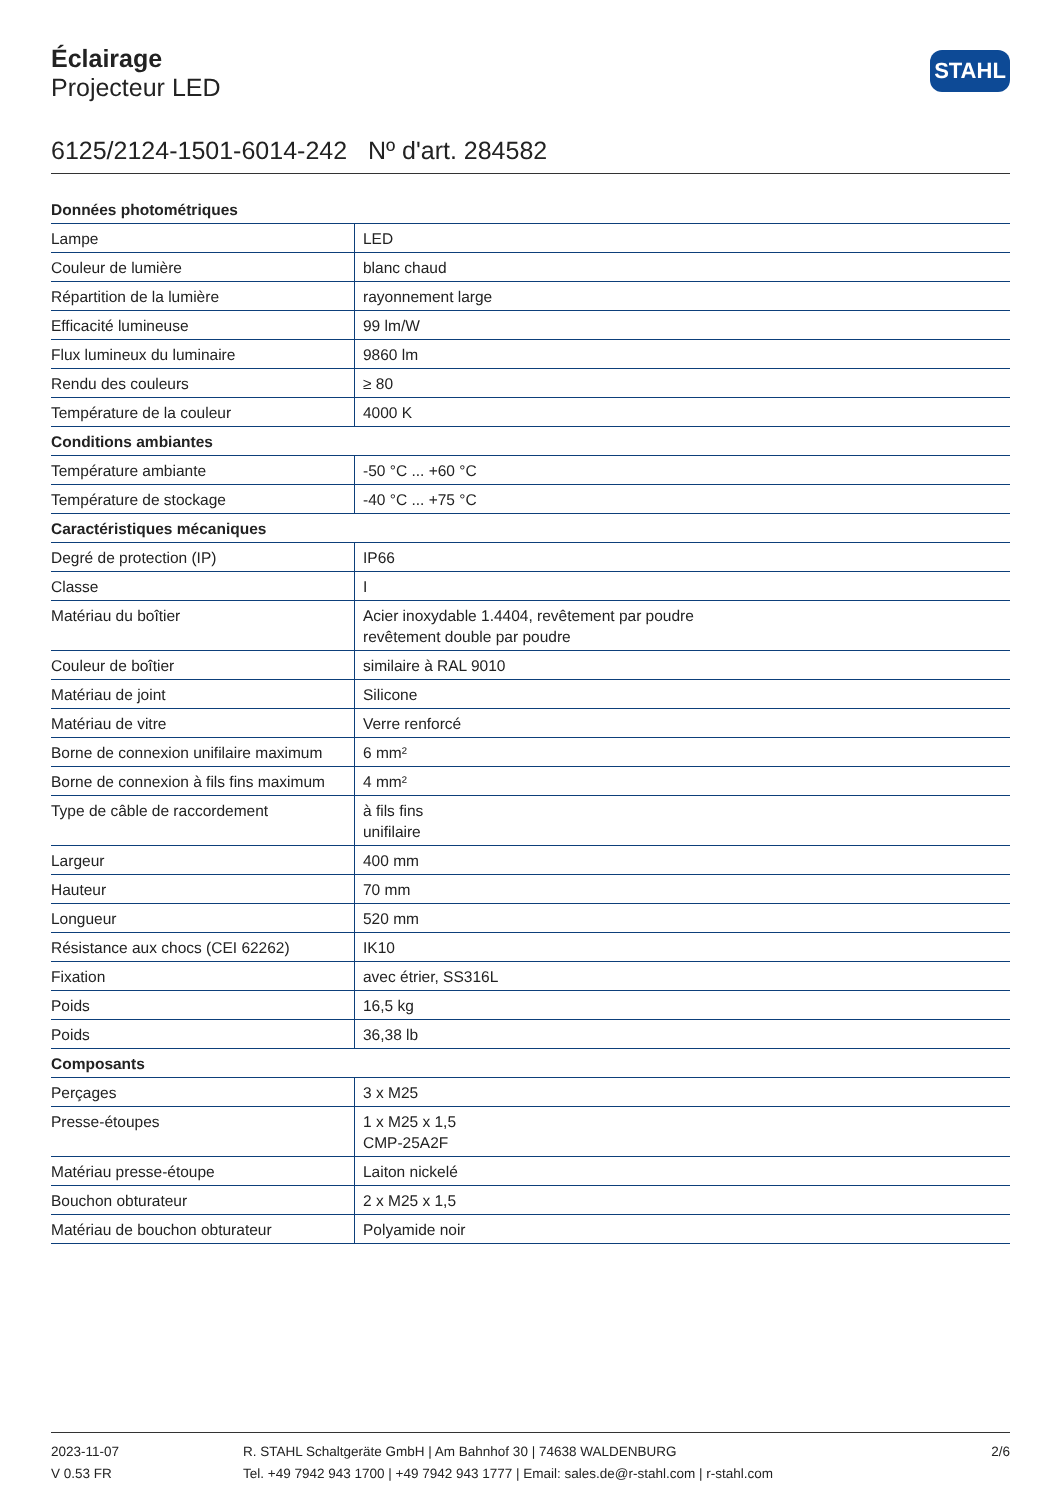Éclairage
Projecteur LED
STAHL
6125/2124-1501-6014-242 Nº d'art. 284582
| Données photométriques | |
| --- | --- |
| Lampe | LED |
| Couleur de lumière | blanc chaud |
| Répartition de la lumière | rayonnement large |
| Efficacité lumineuse | 99 lm/W |
| Flux lumineux du luminaire | 9860 lm |
| Rendu des couleurs | ≥ 80 |
| Température de la couleur | 4000 K |
| Conditions ambiantes | |
| Température ambiante | -50 °C ... +60 °C |
| Température de stockage | -40 °C ... +75 °C |
| Caractéristiques mécaniques | |
| Degré de protection (IP) | IP66 |
| Classe | I |
| Matériau du boîtier | Acier inoxydable 1.4404, revêtement par poudre revêtement double par poudre |
| Couleur de boîtier | similaire à RAL 9010 |
| Matériau de joint | Silicone |
| Matériau de vitre | Verre renforcé |
| Borne de connexion unifilaire maximum | 6 mm² |
| Borne de connexion à fils fins maximum | 4 mm² |
| Type de câble de raccordement | à fils fins unifilaire |
| Largeur | 400 mm |
| Hauteur | 70 mm |
| Longueur | 520 mm |
| Résistance aux chocs (CEI 62262) | IK10 |
| Fixation | avec étrier, SS316L |
| Poids | 16,5 kg |
| Poids | 36,38 lb |
| Composants | |
| Perçages | 3 x M25 |
| Presse-étoupes | 1 x M25 x 1,5 CMP-25A2F |
| Matériau presse-étoupe | Laiton nickelé |
| Bouchon obturateur | 2 x M25 x 1,5 |
| Matériau de bouchon obturateur | Polyamide noir |
2023-11-07
V 0.53 FR
R. STAHL Schaltgeräte GmbH | Am Bahnhof 30 | 74638 WALDENBURG
Tel. +49 7942 943 1700 | +49 7942 943 1777 | Email: sales.de@r-stahl.com | r-stahl.com
2/6